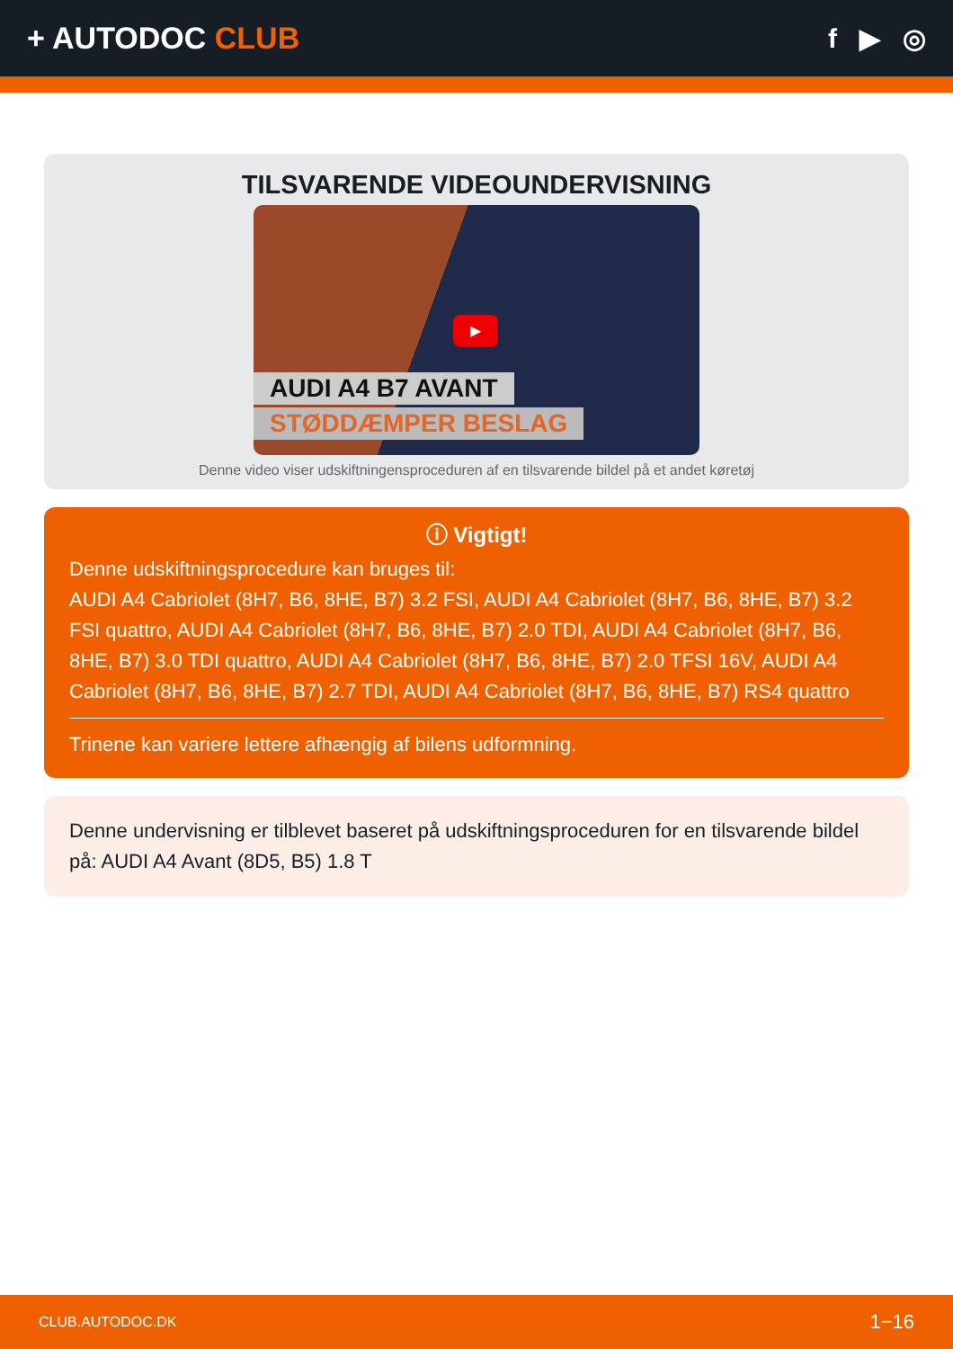+ AUTODOC CLUB f ▶ ◎
TILSVARENDE VIDEOUNDERVISNING
▶
AUDI A4 B7 AVANT
STØDDÆMPER BESLAG
Denne video viser udskiftningensproceduren af en tilsvarende bildel på et andet køretøj
ⓘ Vigtigt!
Denne udskiftningsprocedure kan bruges til:
AUDI A4 Cabriolet (8H7, B6, 8HE, B7) 3.2 FSI, AUDI A4 Cabriolet (8H7, B6, 8HE, B7) 3.2 FSI quattro, AUDI A4 Cabriolet (8H7, B6, 8HE, B7) 2.0 TDI, AUDI A4 Cabriolet (8H7, B6, 8HE, B7) 3.0 TDI quattro, AUDI A4 Cabriolet (8H7, B6, 8HE, B7) 2.0 TFSI 16V, AUDI A4 Cabriolet (8H7, B6, 8HE, B7) 2.7 TDI, AUDI A4 Cabriolet (8H7, B6, 8HE, B7) RS4 quattro
Trinene kan variere lettere afhængig af bilens udformning.
Denne undervisning er tilblevet baseret på udskiftningsproceduren for en tilsvarende bildel på: AUDI A4 Avant (8D5, B5) 1.8 T
CLUB.AUTODOC.DK 1−16